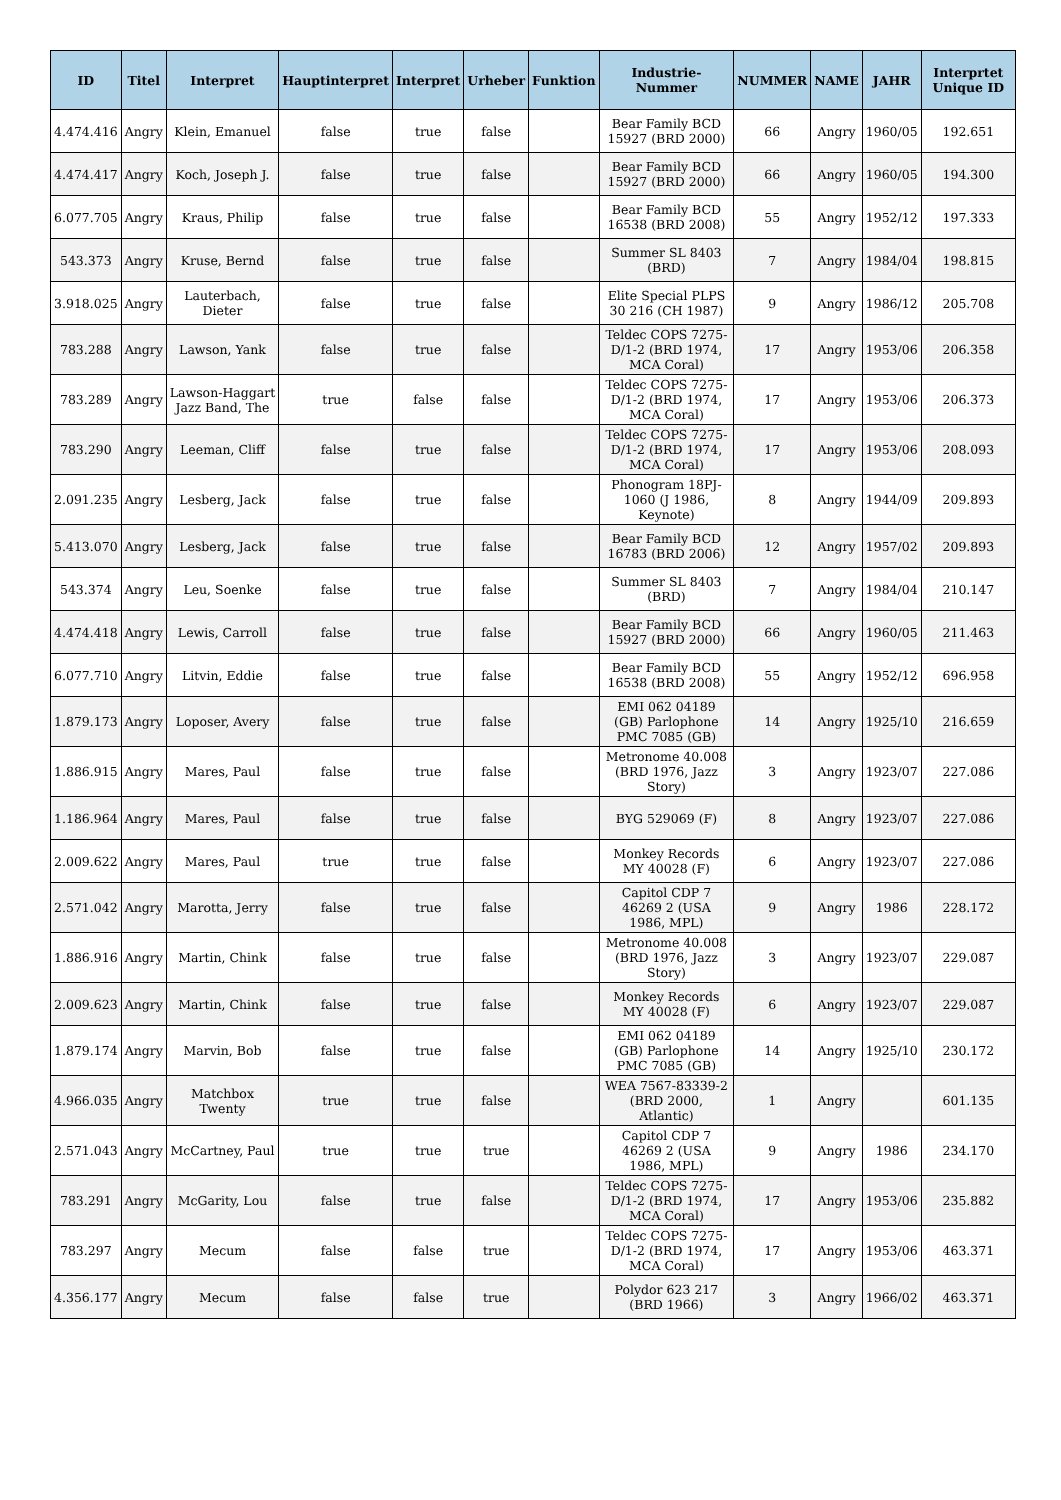| ID | Titel | Interpret | Hauptinterpret | Interpret | Urheber | Funktion | Industrie-Nummer | NUMMER | NAME | JAHR | Interprtet Unique ID |
| --- | --- | --- | --- | --- | --- | --- | --- | --- | --- | --- | --- |
| 4.474.416 | Angry | Klein, Emanuel | false | true | false | | Bear Family BCD 15927 (BRD 2000) | 66 | Angry | 1960/05 | 192.651 |
| 4.474.417 | Angry | Koch, Joseph J. | false | true | false | | Bear Family BCD 15927 (BRD 2000) | 66 | Angry | 1960/05 | 194.300 |
| 6.077.705 | Angry | Kraus, Philip | false | true | false | | Bear Family BCD 16538 (BRD 2008) | 55 | Angry | 1952/12 | 197.333 |
| 543.373 | Angry | Kruse, Bernd | false | true | false | | Summer SL 8403 (BRD) | 7 | Angry | 1984/04 | 198.815 |
| 3.918.025 | Angry | Lauterbach, Dieter | false | true | false | | Elite Special PLPS 30 216 (CH 1987) | 9 | Angry | 1986/12 | 205.708 |
| 783.288 | Angry | Lawson, Yank | false | true | false | | Teldec COPS 7275-D/1-2 (BRD 1974, MCA Coral) | 17 | Angry | 1953/06 | 206.358 |
| 783.289 | Angry | Lawson-Haggart Jazz Band, The | true | false | false | | Teldec COPS 7275-D/1-2 (BRD 1974, MCA Coral) | 17 | Angry | 1953/06 | 206.373 |
| 783.290 | Angry | Leeman, Cliff | false | true | false | | Teldec COPS 7275-D/1-2 (BRD 1974, MCA Coral) | 17 | Angry | 1953/06 | 208.093 |
| 2.091.235 | Angry | Lesberg, Jack | false | true | false | | Phonogram 18PJ-1060 (J 1986, Keynote) | 8 | Angry | 1944/09 | 209.893 |
| 5.413.070 | Angry | Lesberg, Jack | false | true | false | | Bear Family BCD 16783 (BRD 2006) | 12 | Angry | 1957/02 | 209.893 |
| 543.374 | Angry | Leu, Soenke | false | true | false | | Summer SL 8403 (BRD) | 7 | Angry | 1984/04 | 210.147 |
| 4.474.418 | Angry | Lewis, Carroll | false | true | false | | Bear Family BCD 15927 (BRD 2000) | 66 | Angry | 1960/05 | 211.463 |
| 6.077.710 | Angry | Litvin, Eddie | false | true | false | | Bear Family BCD 16538 (BRD 2008) | 55 | Angry | 1952/12 | 696.958 |
| 1.879.173 | Angry | Loposer, Avery | false | true | false | | EMI 062 04189 (GB) Parlophone PMC 7085 (GB) | 14 | Angry | 1925/10 | 216.659 |
| 1.886.915 | Angry | Mares, Paul | false | true | false | | Metronome 40.008 (BRD 1976, Jazz Story) | 3 | Angry | 1923/07 | 227.086 |
| 1.186.964 | Angry | Mares, Paul | false | true | false | | BYG 529069 (F) | 8 | Angry | 1923/07 | 227.086 |
| 2.009.622 | Angry | Mares, Paul | true | true | false | | Monkey Records MY 40028 (F) | 6 | Angry | 1923/07 | 227.086 |
| 2.571.042 | Angry | Marotta, Jerry | false | true | false | | Capitol CDP 7 46269 2 (USA 1986, MPL) | 9 | Angry | 1986 | 228.172 |
| 1.886.916 | Angry | Martin, Chink | false | true | false | | Metronome 40.008 (BRD 1976, Jazz Story) | 3 | Angry | 1923/07 | 229.087 |
| 2.009.623 | Angry | Martin, Chink | false | true | false | | Monkey Records MY 40028 (F) | 6 | Angry | 1923/07 | 229.087 |
| 1.879.174 | Angry | Marvin, Bob | false | true | false | | EMI 062 04189 (GB) Parlophone PMC 7085 (GB) | 14 | Angry | 1925/10 | 230.172 |
| 4.966.035 | Angry | Matchbox Twenty | true | true | false | | WEA 7567-83339-2 (BRD 2000, Atlantic) | 1 | Angry | | 601.135 |
| 2.571.043 | Angry | McCartney, Paul | true | true | true | | Capitol CDP 7 46269 2 (USA 1986, MPL) | 9 | Angry | 1986 | 234.170 |
| 783.291 | Angry | McGarity, Lou | false | true | false | | Teldec COPS 7275-D/1-2 (BRD 1974, MCA Coral) | 17 | Angry | 1953/06 | 235.882 |
| 783.297 | Angry | Mecum | false | false | true | | Teldec COPS 7275-D/1-2 (BRD 1974, MCA Coral) | 17 | Angry | 1953/06 | 463.371 |
| 4.356.177 | Angry | Mecum | false | false | true | | Polydor 623 217 (BRD 1966) | 3 | Angry | 1966/02 | 463.371 |